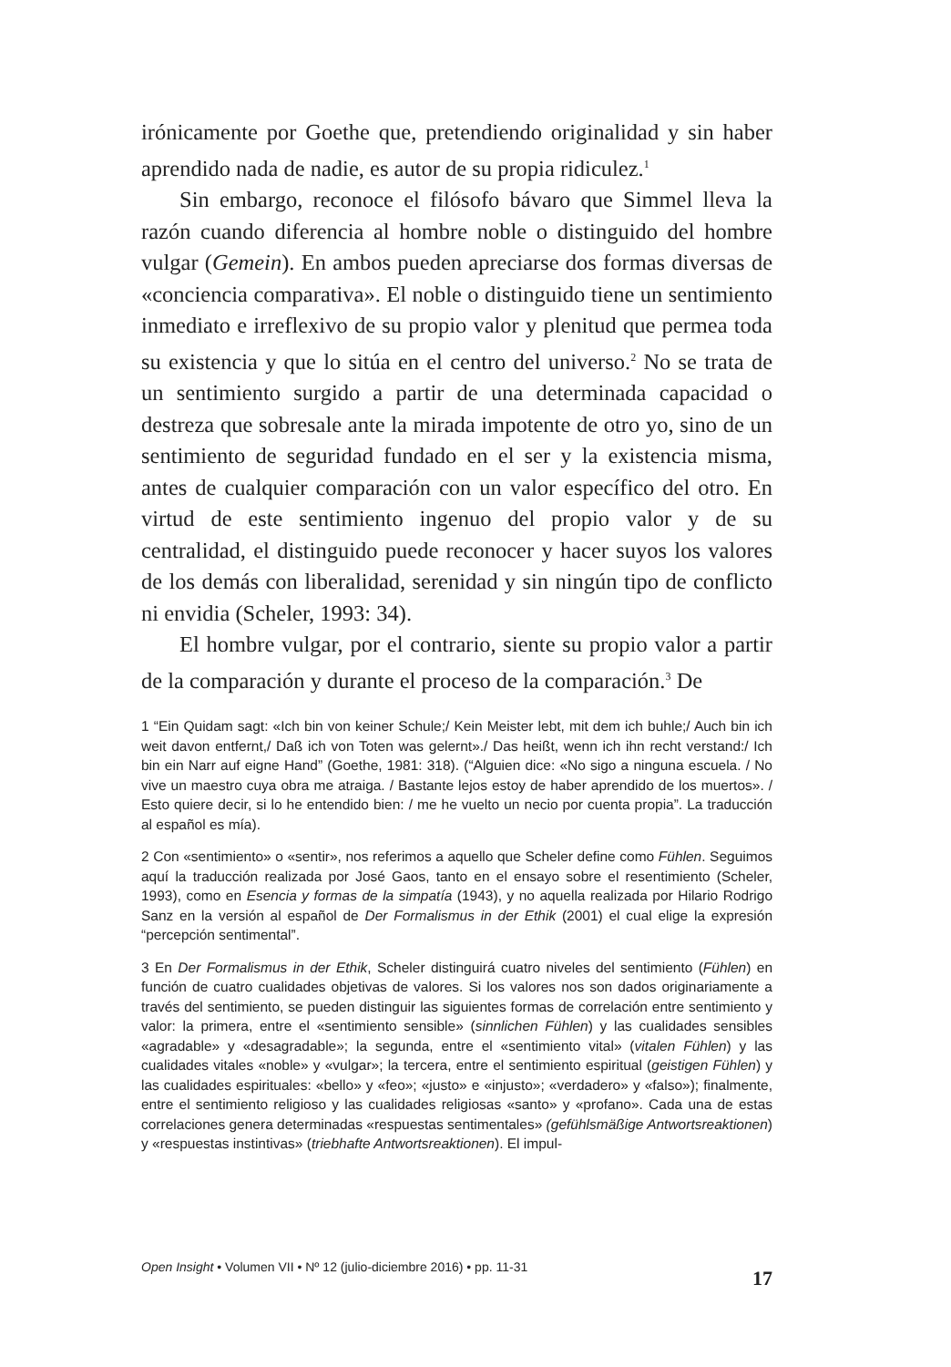irónicamente por Goethe que, pretendiendo originalidad y sin haber aprendido nada de nadie, es autor de su propia ridiculez.<sup>1</sup>
Sin embargo, reconoce el filósofo bávaro que Simmel lleva la razón cuando diferencia al hombre noble o distinguido del hombre vulgar (Gemein). En ambos pueden apreciarse dos formas diversas de «conciencia comparativa». El noble o distinguido tiene un sentimiento inmediato e irreflexivo de su propio valor y plenitud que permea toda su existencia y que lo sitúa en el centro del universo.<sup>2</sup> No se trata de un sentimiento surgido a partir de una determinada capacidad o destreza que sobresale ante la mirada impotente de otro yo, sino de un sentimiento de seguridad fundado en el ser y la existencia misma, antes de cualquier comparación con un valor específico del otro. En virtud de este sentimiento ingenuo del propio valor y de su centralidad, el distinguido puede reconocer y hacer suyos los valores de los demás con liberalidad, serenidad y sin ningún tipo de conflicto ni envidia (Scheler, 1993: 34).
El hombre vulgar, por el contrario, siente su propio valor a partir de la comparación y durante el proceso de la comparación.<sup>3</sup> De
1 “Ein Quidam sagt: «Ich bin von keiner Schule;/ Kein Meister lebt, mit dem ich buhle;/ Auch bin ich weit davon entfernt,/ Daß ich von Toten was gelernt»./ Das heißt, wenn ich ihn recht verstand:/ Ich bin ein Narr auf eigne Hand” (Goethe, 1981: 318). (“Alguien dice: «No sigo a ninguna escuela. / No vive un maestro cuya obra me atraiga. / Bastante lejos estoy de haber aprendido de los muertos». / Esto quiere decir, si lo he entendido bien: / me he vuelto un necio por cuenta propia”. La traducción al español es mía).
2 Con «sentimiento» o «sentir», nos referimos a aquello que Scheler define como Fühlen. Seguimos aquí la traducción realizada por José Gaos, tanto en el ensayo sobre el resentimiento (Scheler, 1993), como en Esencia y formas de la simpatía (1943), y no aquella realizada por Hilario Rodrigo Sanz en la versión al español de Der Formalismus in der Ethik (2001) el cual elige la expresión “percepción sentimental”.
3 En Der Formalismus in der Ethik, Scheler distinguirá cuatro niveles del sentimiento (Fühlen) en función de cuatro cualidades objetivas de valores. Si los valores nos son dados originariamente a través del sentimiento, se pueden distinguir las siguientes formas de correlación entre sentimiento y valor: la primera, entre el «sentimiento sensible» (sinnlichen Fühlen) y las cualidades sensibles «agradable» y «desagradable»; la segunda, entre el «sentimiento vital» (vitalen Fühlen) y las cualidades vitales «noble» y «vulgar»; la tercera, entre el sentimiento espiritual (geistigen Fühlen) y las cualidades espirituales: «bello» y «feo»; «justo» e «injusto»; «verdadero» y «falso»); finalmente, entre el sentimiento religioso y las cualidades religiosas «santo» y «profano». Cada una de estas correlaciones genera determinadas «respuestas sentimentales» (gefühlsmäßige Antwortsreaktionen) y «respuestas instintivas» (triebhafte Antwortsreaktionen). El impul-
Open Insight • Volumen VII • Nº 12 (julio-diciembre 2016) • pp. 11-31 17